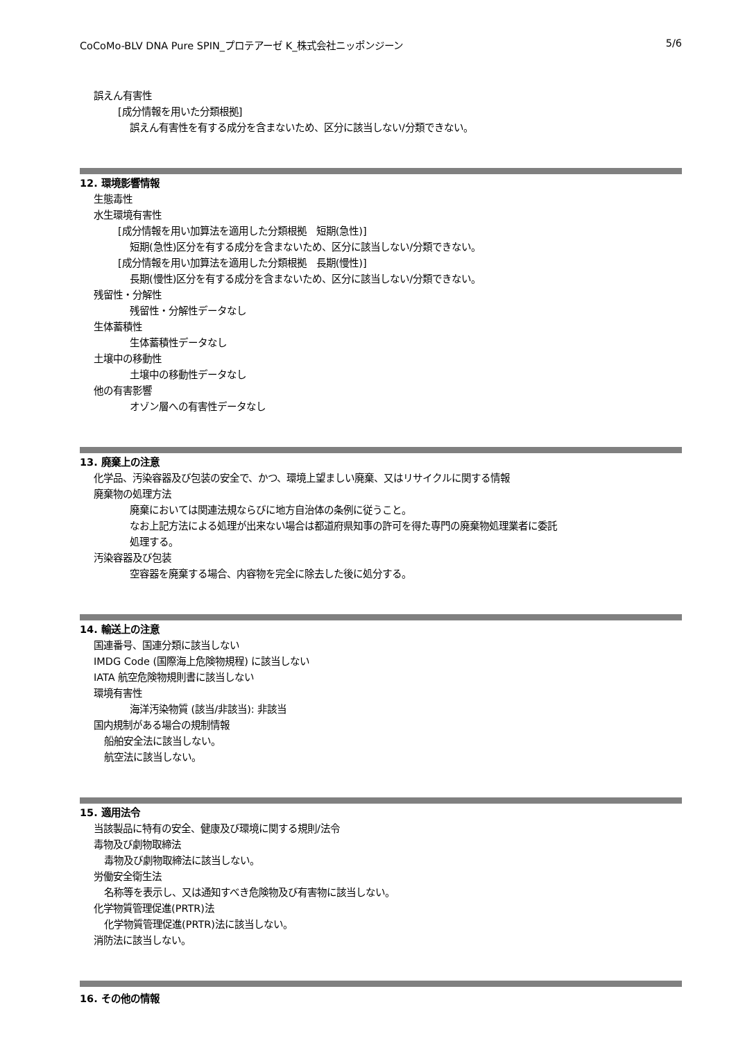CoCoMo-BLV DNA Pure SPIN_プロテアーゼ K_株式会社ニッポンジーン 5/6
誤えん有害性
[成分情報を用いた分類根拠]
誤えん有害性を有する成分を含まないため、区分に該当しない/分類できない。
12. 環境影響情報
生態毒性
水生環境有害性
[成分情報を用い加算法を適用した分類根拠　短期(急性)]
短期(急性)区分を有する成分を含まないため、区分に該当しない/分類できない。
[成分情報を用い加算法を適用した分類根拠　長期(慢性)]
長期(慢性)区分を有する成分を含まないため、区分に該当しない/分類できない。
残留性・分解性
残留性・分解性データなし
生体蓄積性
生体蓄積性データなし
土壌中の移動性
土壌中の移動性データなし
他の有害影響
オゾン層への有害性データなし
13. 廃棄上の注意
化学品、汚染容器及び包装の安全で、かつ、環境上望ましい廃棄、又はリサイクルに関する情報
廃棄物の処理方法
廃棄においては関連法規ならびに地方自治体の条例に従うこと。
なお上記方法による処理が出来ない場合は都道府県知事の許可を得た専門の廃棄物処理業者に委託
処理する。
汚染容器及び包装
空容器を廃棄する場合、内容物を完全に除去した後に処分する。
14. 輸送上の注意
国連番号、国連分類に該当しない
IMDG Code (国際海上危険物規程) に該当しない
IATA 航空危険物規則書に該当しない
環境有害性
海洋汚染物質 (該当/非該当): 非該当
国内規制がある場合の規制情報
船舶安全法に該当しない。
航空法に該当しない。
15. 適用法令
当該製品に特有の安全、健康及び環境に関する規則/法令
毒物及び劇物取締法
毒物及び劇物取締法に該当しない。
労働安全衛生法
名称等を表示し、又は通知すべき危険物及び有害物に該当しない。
化学物質管理促進(PRTR)法
化学物質管理促進(PRTR)法に該当しない。
消防法に該当しない。
16. その他の情報